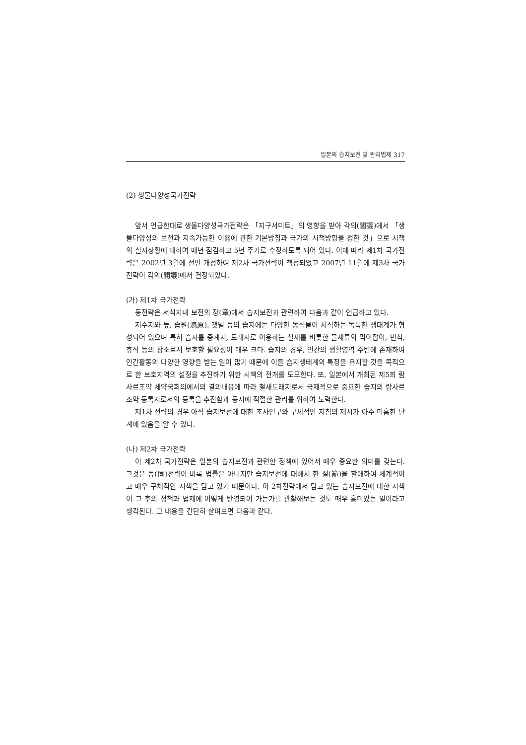일본의 습지보전 및 관리법제 317
(2) 생물다양성국가전략
앞서 언급한대로 생물다양성국가전략은 「지구서미트」의 영향을 받아 각의(閣議)에서 「생물다양성의 보전과 지속가능한 이용에 관한 기본방침과 국가의 시책방향을 정한 것」으로 시책의 실시상황에 대하여 매년 점검하고 5년 주기로 수정하도록 되어 있다. 이에 따라 제1차 국가전략은 2002년 3월에 전면 개정하여 제2차 국가전략이 책정되었고 2007년 11월에 제3차 국가전략이 각의(閣議)에서 결정되었다.
(가) 제1차 국가전략
동전략은 서식지내 보전의 장(章)에서 습지보전과 관련하여 다음과 같이 언급하고 있다.
저수지와 늪, 습원(濕原), 갯벌 등의 습지에는 다양한 동식물이 서식하는 독특한 생태계가 형성되어 있으며 특히 습지를 중계지, 도래지로 이용하는 철새를 비롯한 물새류의 먹이잡이, 번식, 휴식 등의 장소로서 보호할 필요성이 매우 크다. 습지의 경우, 인간의 생활영역 주변에 존재하여 인간활동의 다양한 영향을 받는 일이 많기 때문에 이들 습지생태계의 특징을 유지할 것을 목적으로 한 보호지역의 설정을 추진하기 위한 시책의 전개를 도모한다. 또, 일본에서 개최된 제5회 람사르조약 체약국회의에서의 결의내용에 따라 철새도래지로서 국제적으로 중요한 습지의 람사르조약 등록지로서의 등록을 추진함과 동시에 적절한 관리를 위하여 노력한다.
제1차 전략의 경우 아직 습지보전에 대한 조사연구와 구체적인 지침의 제시가 아주 미흡한 단계에 있음을 알 수 있다.
(나) 제2차 국가전략
이 제2차 국가전략은 일본의 습지보전과 관련한 정책에 있어서 매우 중요한 의미를 갖는다. 그것은 동(同)전략이 비록 법률은 아니지만 습지보전에 대해서 한 절(節)을 할애하여 체계적이고 매우 구체적인 시책을 담고 있기 때문이다. 이 2차전략에서 담고 있는 습지보전에 대한 시책이 그 후의 정책과 법제에 어떻게 반영되어 가는가를 관찰해보는 것도 매우 흥미있는 일이라고 생각된다. 그 내용을 간단히 살펴보면 다음과 같다.